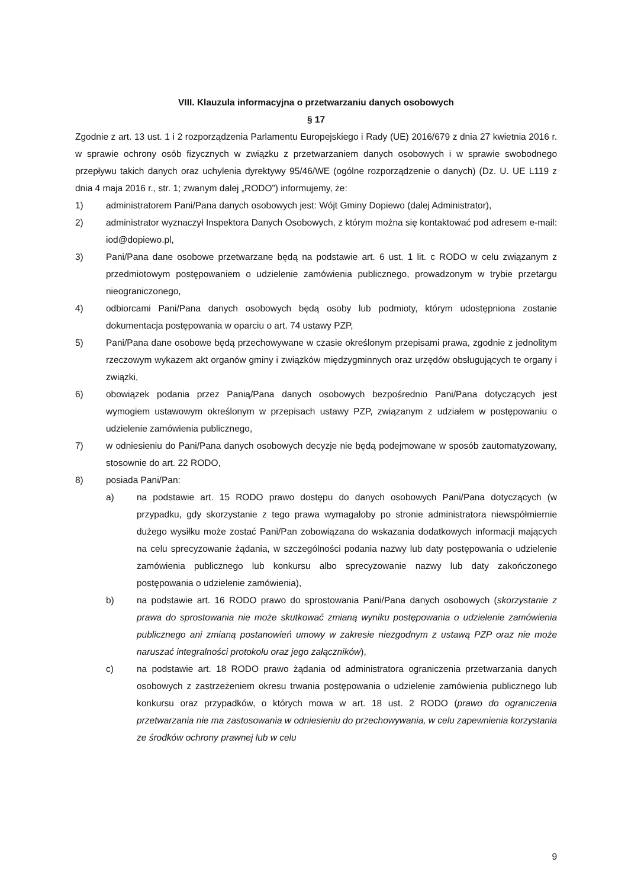VIII. Klauzula informacyjna o przetwarzaniu danych osobowych
§ 17
Zgodnie z art. 13 ust. 1 i 2 rozporządzenia Parlamentu Europejskiego i Rady (UE) 2016/679 z dnia 27 kwietnia 2016 r. w sprawie ochrony osób fizycznych w związku z przetwarzaniem danych osobowych i w sprawie swobodnego przepływu takich danych oraz uchylenia dyrektywy 95/46/WE (ogólne rozporządzenie o danych) (Dz. U. UE L119 z dnia 4 maja 2016 r., str. 1; zwanym dalej „RODO”) informujemy, że:
1) administratorem Pani/Pana danych osobowych jest: Wójt Gminy Dopiewo (dalej Administrator),
2) administrator wyznaczył Inspektora Danych Osobowych, z którym można się kontaktować pod adresem e-mail: iod@dopiewo.pl,
3) Pani/Pana dane osobowe przetwarzane będą na podstawie art. 6 ust. 1 lit. c RODO w celu związanym z przedmiotowym postępowaniem o udzielenie zamówienia publicznego, prowadzonym w trybie przetargu nieograniczonego,
4) odbiorcami Pani/Pana danych osobowych będą osoby lub podmioty, którym udostępniona zostanie dokumentacja postępowania w oparciu o art. 74 ustawy PZP,
5) Pani/Pana dane osobowe będą przechowywane w czasie określonym przepisami prawa, zgodnie z jednolitym rzeczowym wykazem akt organów gminy i związków międzygminnych oraz urzędów obsługujących te organy i związki,
6) obowiązek podania przez Panią/Pana danych osobowych bezpośrednio Pani/Pana dotyczących jest wymogiem ustawowym określonym w przepisach ustawy PZP, związanym z udziałem w postępowaniu o udzielenie zamówienia publicznego,
7) w odniesieniu do Pani/Pana danych osobowych decyzje nie będą podejmowane w sposób zautomatyzowany, stosownie do art. 22 RODO,
8) posiada Pani/Pan:
a) na podstawie art. 15 RODO prawo dostępu do danych osobowych Pani/Pana dotyczących (w przypadku, gdy skorzystanie z tego prawa wymagałoby po stronie administratora niewspółmiernie dużego wysiłku może zostać Pani/Pan zobowiązana do wskazania dodatkowych informacji mających na celu sprecyzowanie żądania, w szczególności podania nazwy lub daty postępowania o udzielenie zamówienia publicznego lub konkursu albo sprecyzowanie nazwy lub daty zakończonego postępowania o udzielenie zamówienia),
b) na podstawie art. 16 RODO prawo do sprostowania Pani/Pana danych osobowych (skorzystanie z prawa do sprostowania nie może skutkować zmianą wyniku postępowania o udzielenie zamówienia publicznego ani zmianą postanowień umowy w zakresie niezgodnym z ustawą PZP oraz nie może naruszać integralności protokołu oraz jego załączników),
c) na podstawie art. 18 RODO prawo żądania od administratora ograniczenia przetwarzania danych osobowych z zastrzeżeniem okresu trwania postępowania o udzielenie zamówienia publicznego lub konkursu oraz przypadków, o których mowa w art. 18 ust. 2 RODO (prawo do ograniczenia przetwarzania nie ma zastosowania w odniesieniu do przechowywania, w celu zapewnienia korzystania ze środków ochrony prawnej lub w celu
9